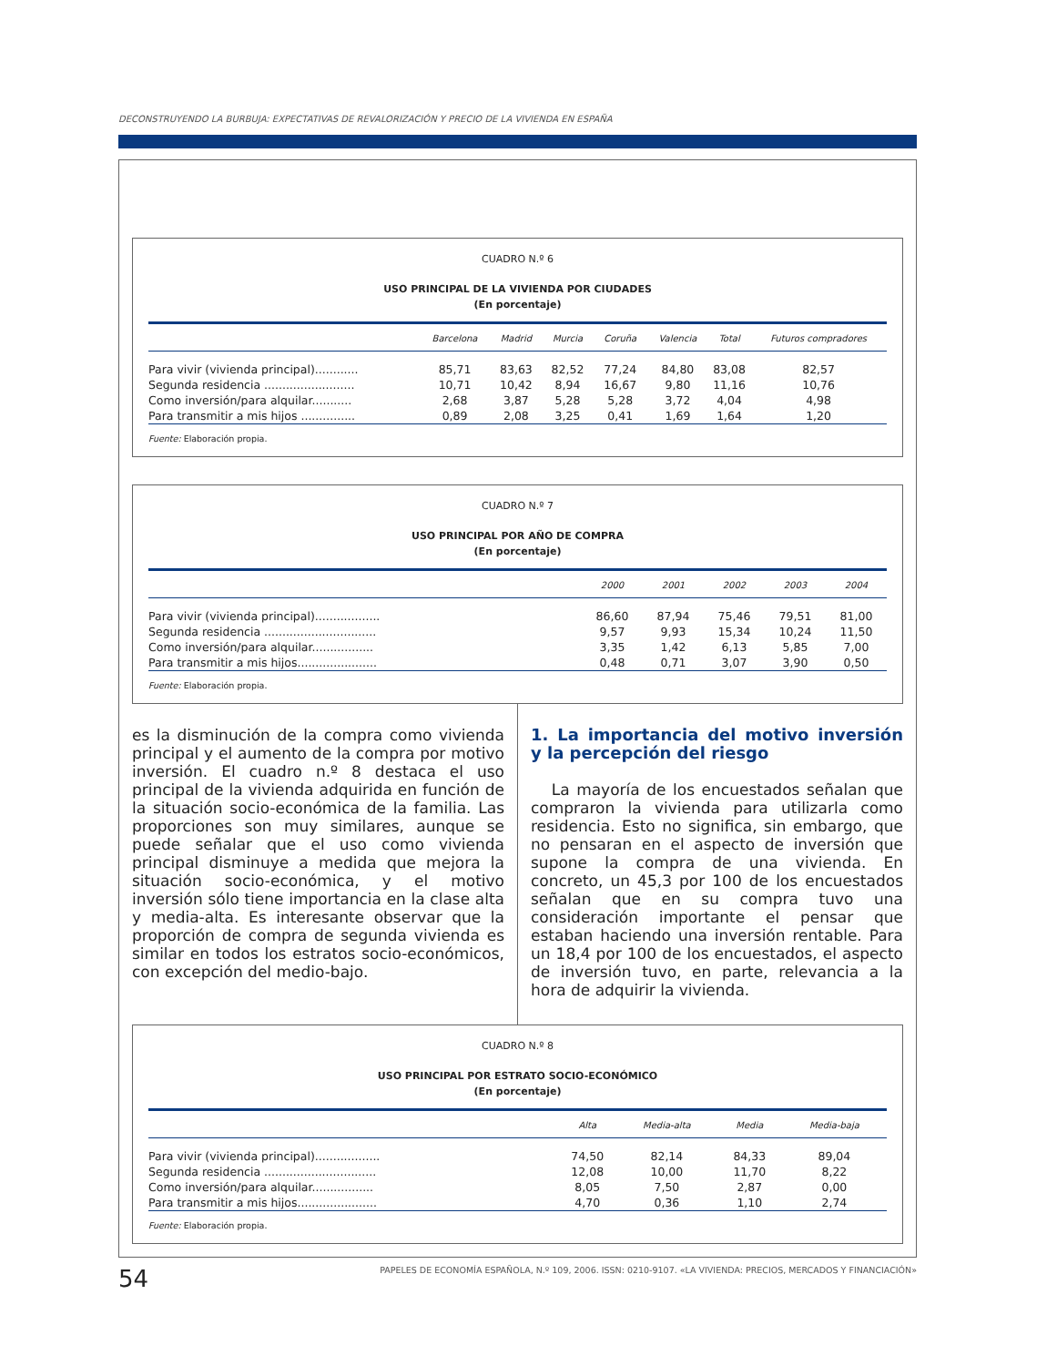DECONSTRUYENDO LA BURBUJA: EXPECTATIVAS DE REVALORIZACIÓN Y PRECIO DE LA VIVIENDA EN ESPAÑA
CUADRO N.º 6
USO PRINCIPAL DE LA VIVIENDA POR CIUDADES
(En porcentaje)
| | Barcelona | Madrid | Murcia | Coruña | Valencia | Total | Futuros compradores |
| --- | --- | --- | --- | --- | --- | --- | --- |
| Para vivir (vivienda principal)............ | 85,71 | 83,63 | 82,52 | 77,24 | 84,80 | 83,08 | 82,57 |
| Segunda residencia ......................... | 10,71 | 10,42 | 8,94 | 16,67 | 9,80 | 11,16 | 10,76 |
| Como inversión/para alquilar........... | 2,68 | 3,87 | 5,28 | 5,28 | 3,72 | 4,04 | 4,98 |
| Para transmitir a mis hijos ............... | 0,89 | 2,08 | 3,25 | 0,41 | 1,69 | 1,64 | 1,20 |
Fuente: Elaboración propia.
CUADRO N.º 7
USO PRINCIPAL POR AÑO DE COMPRA
(En porcentaje)
| | 2000 | 2001 | 2002 | 2003 | 2004 |
| --- | --- | --- | --- | --- | --- |
| Para vivir (vivienda principal).................. | 86,60 | 87,94 | 75,46 | 79,51 | 81,00 |
| Segunda residencia ............................... | 9,57 | 9,93 | 15,34 | 10,24 | 11,50 |
| Como inversión/para alquilar................. | 3,35 | 1,42 | 6,13 | 5,85 | 7,00 |
| Para transmitir a mis hijos...................... | 0,48 | 0,71 | 3,07 | 3,90 | 0,50 |
Fuente: Elaboración propia.
es la disminución de la compra como vivienda principal y el aumento de la compra por motivo inversión. El cuadro n.º 8 destaca el uso principal de la vivienda adquirida en función de la situación socio-económica de la familia. Las proporciones son muy similares, aunque se puede señalar que el uso como vivienda principal disminuye a medida que mejora la situación socio-económica, y el motivo inversión sólo tiene importancia en la clase alta y media-alta. Es interesante observar que la proporción de compra de segunda vivienda es similar en todos los estratos socio-económicos, con excepción del medio-bajo.
1. La importancia del motivo inversión y la percepción del riesgo
La mayoría de los encuestados señalan que compraron la vivienda para utilizarla como residencia. Esto no significa, sin embargo, que no pensaran en el aspecto de inversión que supone la compra de una vivienda. En concreto, un 45,3 por 100 de los encuestados señalan que en su compra tuvo una consideración importante el pensar que estaban haciendo una inversión rentable. Para un 18,4 por 100 de los encuestados, el aspecto de inversión tuvo, en parte, relevancia a la hora de adquirir la vivienda.
CUADRO N.º 8
USO PRINCIPAL POR ESTRATO SOCIO-ECONÓMICO
(En porcentaje)
| | Alta | Media-alta | Media | Media-baja |
| --- | --- | --- | --- | --- |
| Para vivir (vivienda principal).................. | 74,50 | 82,14 | 84,33 | 89,04 |
| Segunda residencia ............................... | 12,08 | 10,00 | 11,70 | 8,22 |
| Como inversión/para alquilar................. | 8,05 | 7,50 | 2,87 | 0,00 |
| Para transmitir a mis hijos...................... | 4,70 | 0,36 | 1,10 | 2,74 |
Fuente: Elaboración propia.
54 PAPELES DE ECONOMÍA ESPAÑOLA, N.º 109, 2006. ISSN: 0210-9107. «LA VIVIENDA: PRECIOS, MERCADOS Y FINANCIACIÓN»